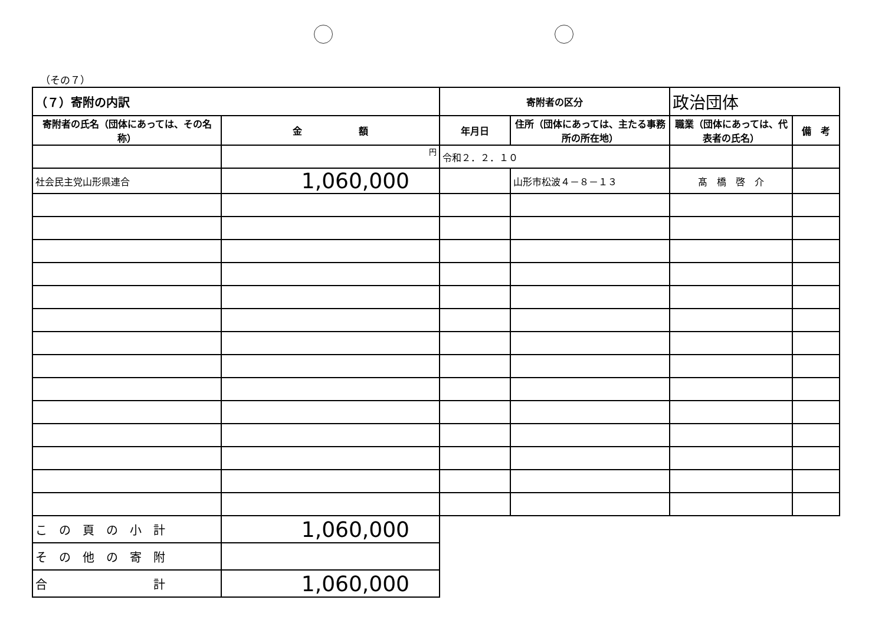（その７）
| （７）寄附の内訳 | | 寄附者の区分 | | 政治団体 | |
| 寄附者の氏名（団体にあっては、その名称） | 金 額 | 年月日 | 住所（団体にあっては、主たる事務所の所在地） | 職業（団体にあっては、代表者の氏名） | 備 考 |
| | 円 | 令和２．２．１０ | | | |
| 社会民主党山形県連合 | 1,060,000 | | 山形市松波４－８－１３ | 髙 橋 啓 介 | |
| こ の 頁 の 小 計 | 1,060,000 | | | | |
| そ の 他 の 寄 附 | | | | | |
| 合 計 | 1,060,000 | | | | |